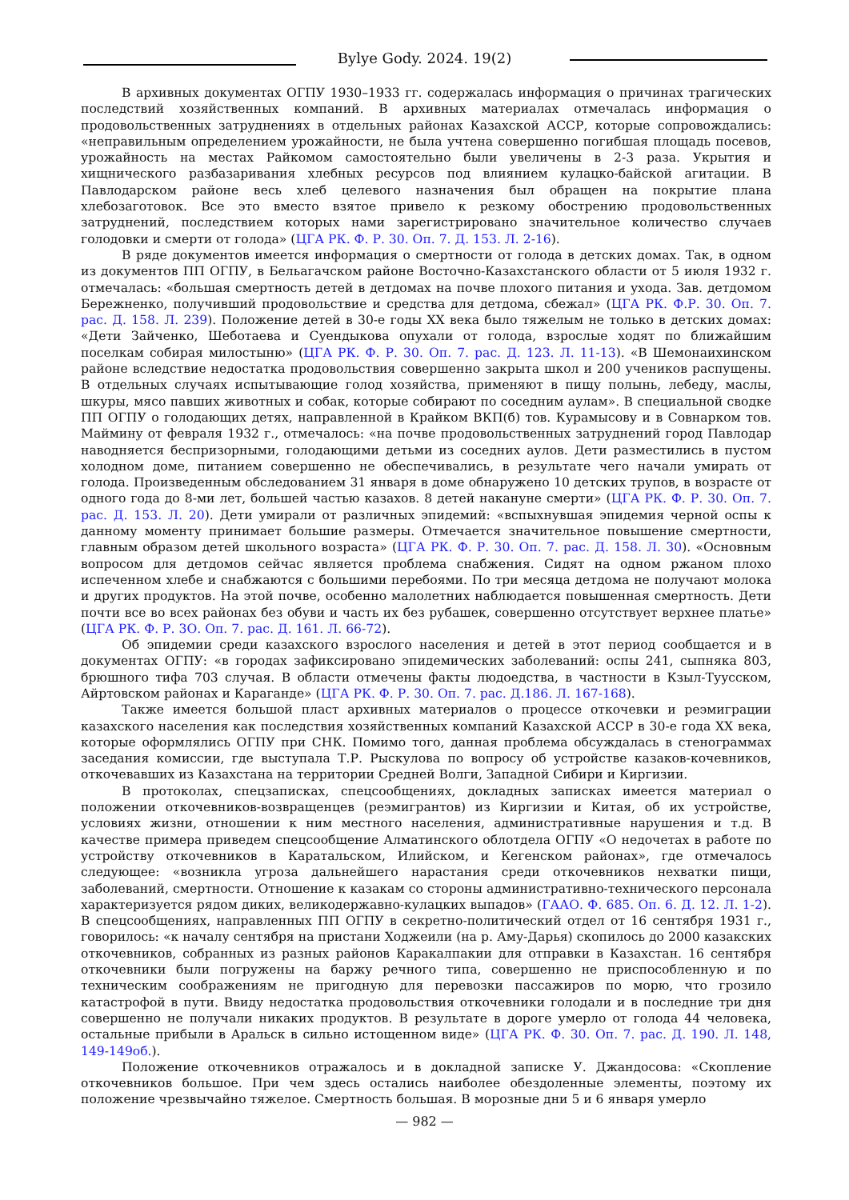Bylye Gody. 2024. 19(2)
В архивных документах ОГПУ 1930–1933 гг. содержалась информация о причинах трагических последствий хозяйственных компаний. В архивных материалах отмечалась информация о продовольственных затруднениях в отдельных районах Казахской АССР, которые сопровождались: «неправильным определением урожайности, не была учтена совершенно погибшая площадь посевов, урожайность на местах Райкомом самостоятельно были увеличены в 2-3 раза. Укрытия и хищнического разбазаривания хлебных ресурсов под влиянием кулацко-байской агитации. В Павлодарском районе весь хлеб целевого назначения был обращен на покрытие плана хлебозаготовок. Все это вместо взятое привело к резкому обострению продовольственных затруднений, последствием которых нами зарегистрировано значительное количество случаев голодовки и смерти от голода» (ЦГА РК. Ф. Р. 30. Оп. 7. Д. 153. Л. 2-16).
В ряде документов имеется информация о смертности от голода в детских домах. Так, в одном из документов ПП ОГПУ, в Бельагачском районе Восточно-Казахстанского области от 5 июля 1932 г. отмечалась: «большая смертность детей в детдомах на почве плохого питания и ухода. Зав. детдомом Бережненко, получивший продовольствие и средства для детдома, сбежал» (ЦГА РК. Ф.Р. 30. Оп. 7. рас. Д. 158. Л. 239). Положение детей в 30-е годы XX века было тяжелым не только в детских домах: «Дети Зайченко, Шеботаева и Суендыкова опухали от голода, взрослые ходят по ближайшим поселкам собирая милостыню» (ЦГА РК. Ф. Р. 30. Оп. 7. рас. Д. 123. Л. 11-13). «В Шемонаихинском районе вследствие недостатка продовольствия совершенно закрыта школ и 200 учеников распущены. В отдельных случаях испытывающие голод хозяйства, применяют в пищу полынь, лебеду, маслы, шкуры, мясо павших животных и собак, которые собирают по соседним аулам». В специальной сводке ПП ОГПУ о голодающих детях, направленной в Крайком ВКП(б) тов. Курамысову и в Совнарком тов. Маймину от февраля 1932 г., отмечалось: «на почве продовольственных затруднений город Павлодар наводняется беспризорными, голодающими детьми из соседних аулов. Дети разместились в пустом холодном доме, питанием совершенно не обеспечивались, в результате чего начали умирать от голода. Произведенным обследованием 31 января в доме обнаружено 10 детских трупов, в возрасте от одного года до 8-ми лет, большей частью казахов. 8 детей накануне смерти» (ЦГА РК. Ф. Р. 30. Оп. 7. рас. Д. 153. Л. 20). Дети умирали от различных эпидемий: «вспыхнувшая эпидемия черной оспы к данному моменту принимает большие размеры. Отмечается значительное повышение смертности, главным образом детей школьного возраста» (ЦГА РК. Ф. Р. 30. Оп. 7. рас. Д. 158. Л. 30). «Основным вопросом для детдомов сейчас является проблема снабжения. Сидят на одном ржаном плохо испеченном хлебе и снабжаются с большими перебоями. По три месяца детдома не получают молока и других продуктов. На этой почве, особенно малолетних наблюдается повышенная смертность. Дети почти все во всех районах без обуви и часть их без рубашек, совершенно отсутствует верхнее платье» (ЦГА РК. Ф. Р. 3О. Оп. 7. рас. Д. 161. Л. 66-72).
Об эпидемии среди казахского взрослого населения и детей в этот период сообщается и в документах ОГПУ: «в городах зафиксировано эпидемических заболеваний: оспы 241, сыпняка 803, брюшного тифа 703 случая. В области отмечены факты людоедства, в частности в Кзыл-Туусском, Айртовском районах и Караганде» (ЦГА РК. Ф. Р. 30. Оп. 7. рас. Д.186. Л. 167-168).
Также имеется большой пласт архивных материалов о процессе откочевки и реэмиграции казахского населения как последствия хозяйственных компаний Казахской АССР в 30-е года XX века, которые оформлялись ОГПУ при СНК. Помимо того, данная проблема обсуждалась в стенограммах заседания комиссии, где выступала Т.Р. Рыскулова по вопросу об устройстве казаков-кочевников, откочевавших из Казахстана на территории Средней Волги, Западной Сибири и Киргизии.
В протоколах, спецзаписках, спецсообщениях, докладных записках имеется материал о положении откочевников-возвращенцев (реэмигрантов) из Киргизии и Китая, об их устройстве, условиях жизни, отношении к ним местного населения, административные нарушения и т.д. В качестве примера приведем спецсообщение Алматинского облотдела ОГПУ «О недочетах в работе по устройству откочевников в Каратальском, Илийском, и Кегенском районах», где отмечалось следующее: «возникла угроза дальнейшего нарастания среди откочевников нехватки пищи, заболеваний, смертности. Отношение к казакам со стороны административно-технического персонала характеризуется рядом диких, великодержавно-кулацких выпадов» (ГААО. Ф. 685. Оп. 6. Д. 12. Л. 1-2). В спецсообщениях, направленных ПП ОГПУ в секретно-политический отдел от 16 сентября 1931 г., говорилось: «к началу сентября на пристани Ходжеили (на р. Аму-Дарья) скопилось до 2000 казакских откочевников, собранных из разных районов Каракалпакии для отправки в Казахстан. 16 сентября откочевники были погружены на баржу речного типа, совершенно не приспособленную и по техническим соображениям не пригодную для перевозки пассажиров по морю, что грозило катастрофой в пути. Ввиду недостатка продовольствия откочевники голодали и в последние три дня совершенно не получали никаких продуктов. В результате в дороге умерло от голода 44 человека, остальные прибыли в Аральск в сильно истощенном виде» (ЦГА РК. Ф. 30. Оп. 7. рас. Д. 190. Л. 148, 149-149об.).
Положение откочевников отражалось и в докладной записке У. Джандосова: «Скопление откочевников большое. При чем здесь остались наиболее обездоленные элементы, поэтому их положение чрезвычайно тяжелое. Смертность большая. В морозные дни 5 и 6 января умерло
— 982 —